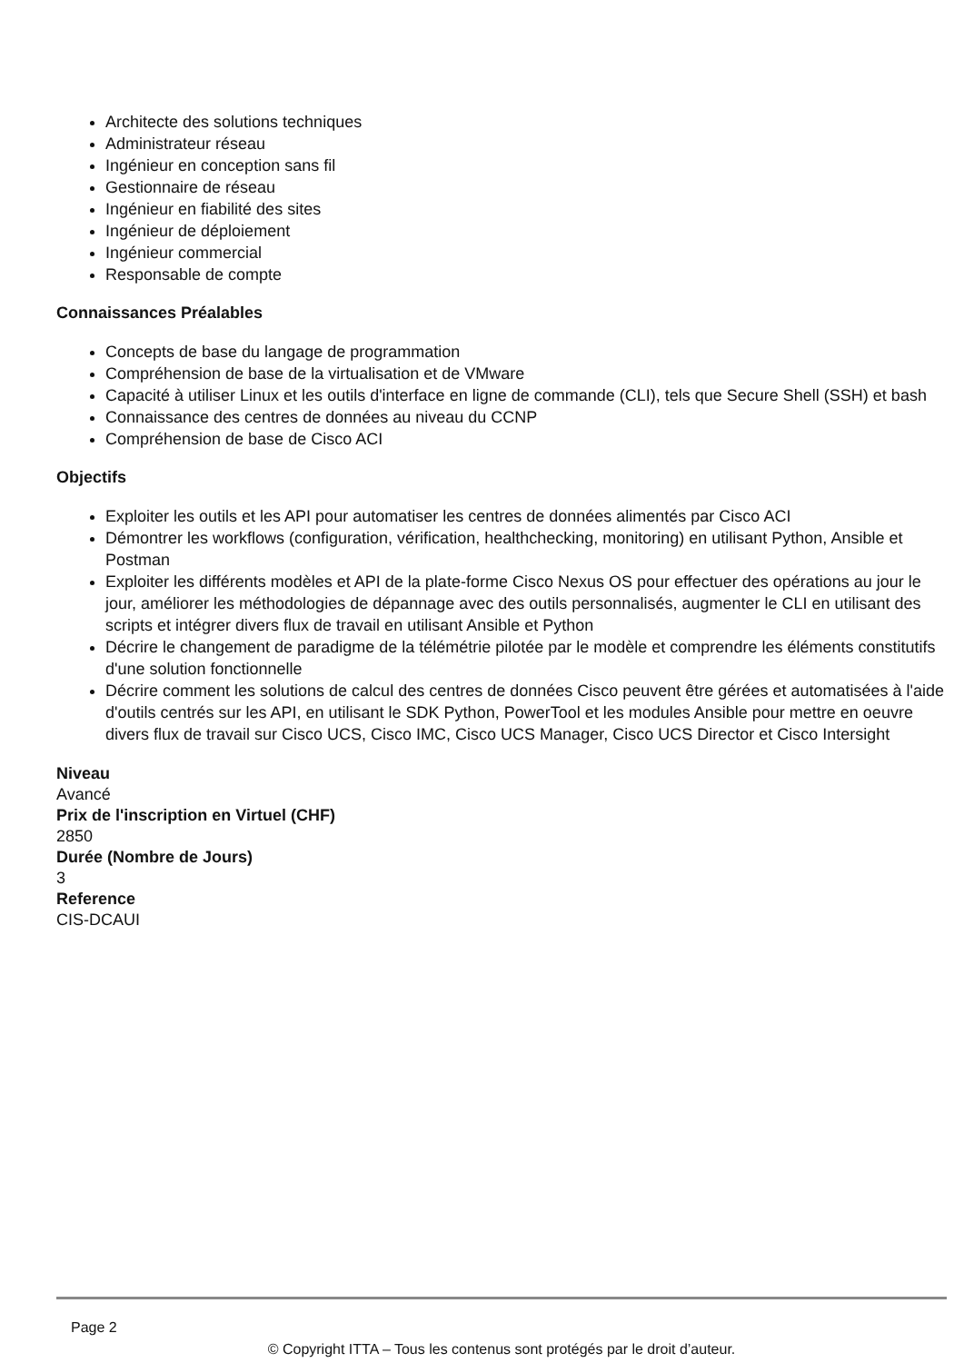Architecte des solutions techniques
Administrateur réseau
Ingénieur en conception sans fil
Gestionnaire de réseau
Ingénieur en fiabilité des sites
Ingénieur de déploiement
Ingénieur commercial
Responsable de compte
Connaissances Préalables
Concepts de base du langage de programmation
Compréhension de base de la virtualisation et de VMware
Capacité à utiliser Linux et les outils d'interface en ligne de commande (CLI), tels que Secure Shell (SSH) et bash
Connaissance des centres de données au niveau du CCNP
Compréhension de base de Cisco ACI
Objectifs
Exploiter les outils et les API pour automatiser les centres de données alimentés par Cisco ACI
Démontrer les workflows (configuration, vérification, healthchecking, monitoring) en utilisant Python, Ansible et Postman
Exploiter les différents modèles et API de la plate-forme Cisco Nexus OS pour effectuer des opérations au jour le jour, améliorer les méthodologies de dépannage avec des outils personnalisés, augmenter le CLI en utilisant des scripts et intégrer divers flux de travail en utilisant Ansible et Python
Décrire le changement de paradigme de la télémétrie pilotée par le modèle et comprendre les éléments constitutifs d'une solution fonctionnelle
Décrire comment les solutions de calcul des centres de données Cisco peuvent être gérées et automatisées à l'aide d'outils centrés sur les API, en utilisant le SDK Python, PowerTool et les modules Ansible pour mettre en oeuvre divers flux de travail sur Cisco UCS, Cisco IMC, Cisco UCS Manager, Cisco UCS Director et Cisco Intersight
Niveau
Avancé
Prix de l'inscription en Virtuel (CHF)
2850
Durée (Nombre de Jours)
3
Reference
CIS-DCAUI
Page 2
© Copyright ITTA – Tous les contenus sont protégés par le droit d’auteur.